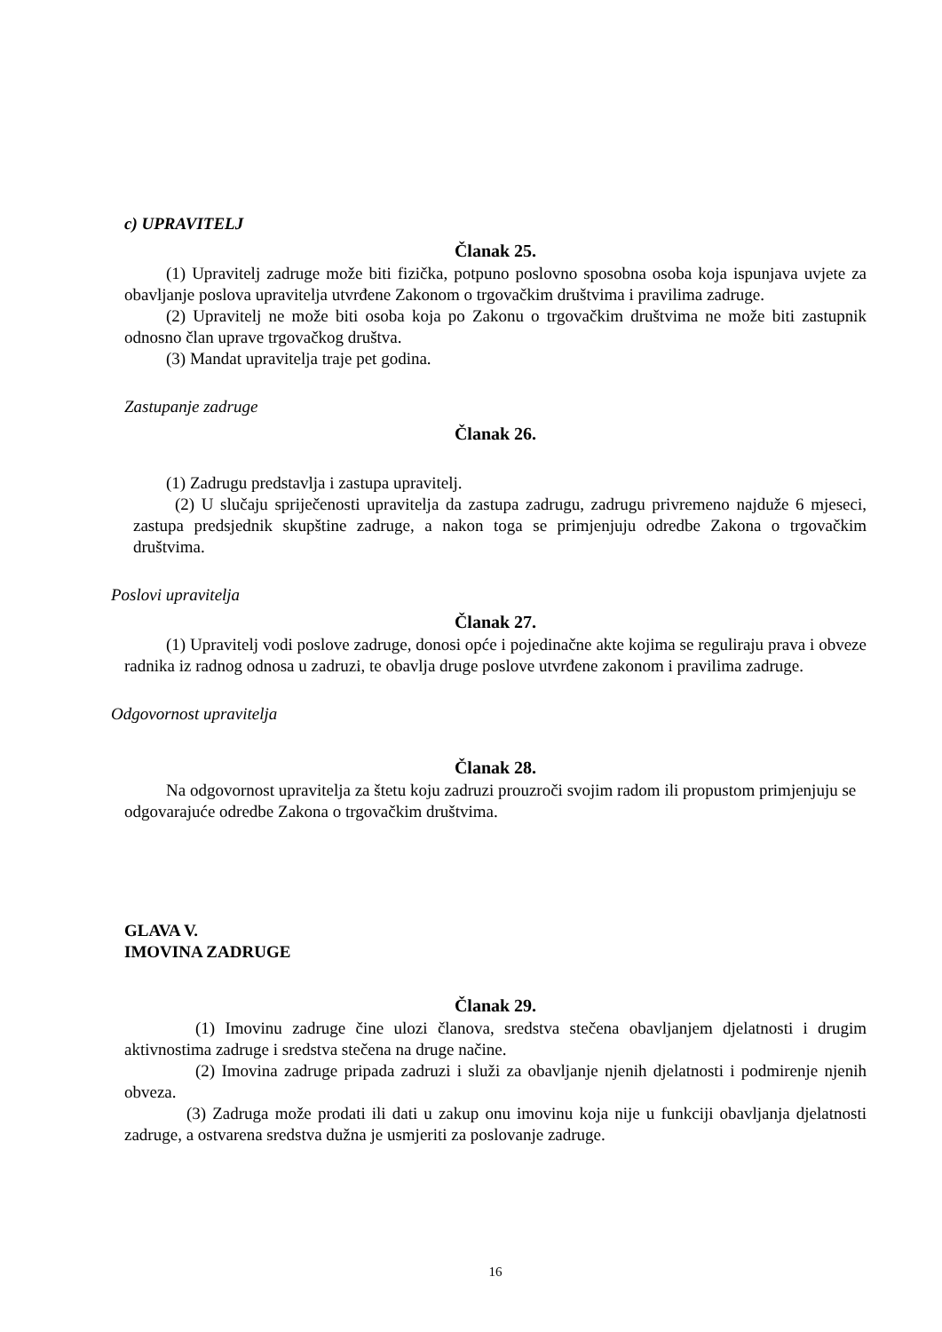c) UPRAVITELJ
Članak 25.
(1) Upravitelj zadruge može biti fizička, potpuno poslovno sposobna osoba koja ispunjava uvjete za obavljanje poslova upravitelja utvrđene Zakonom o trgovačkim društvima i pravilima zadruge.
(2) Upravitelj ne može biti osoba koja po Zakonu o trgovačkim društvima ne može biti zastupnik odnosno član uprave trgovačkog društva.
(3) Mandat upravitelja traje pet godina.
Zastupanje zadruge
Članak 26.
(1) Zadrugu predstavlja i zastupa upravitelj.
(2) U slučaju spriječenosti upravitelja da zastupa zadrugu, zadrugu privremeno najduže 6 mjeseci, zastupa predsjednik skupštine zadruge, a nakon toga se primjenjuju odredbe Zakona o trgovačkim društvima.
Poslovi upravitelja
Članak 27.
(1) Upravitelj vodi poslove zadruge, donosi opće i pojedinačne akte kojima se reguliraju prava i obveze radnika iz radnog odnosa u zadruzi, te obavlja druge poslove utvrđene zakonom i pravilima zadruge.
Odgovornost upravitelja
Članak 28.
Na odgovornost upravitelja za štetu koju zadruzi prouzroči svojim radom ili propustom primjenjuju se odgovarajuće odredbe Zakona o trgovačkim društvima.
GLAVA V.
IMOVINA ZADRUGE
Članak 29.
(1) Imovinu zadruge čine ulozi članova, sredstva stečena obavljanjem djelatnosti i drugim aktivnostima zadruge i sredstva stečena na druge načine.
(2) Imovina zadruge pripada zadruzi i služi za obavljanje njenih djelatnosti i podmirenje njenih obveza.
(3) Zadruga može prodati ili dati u zakup onu imovinu koja nije u funkciji obavljanja djelatnosti zadruge, a ostvarena sredstva dužna je usmjeriti za poslovanje zadruge.
16